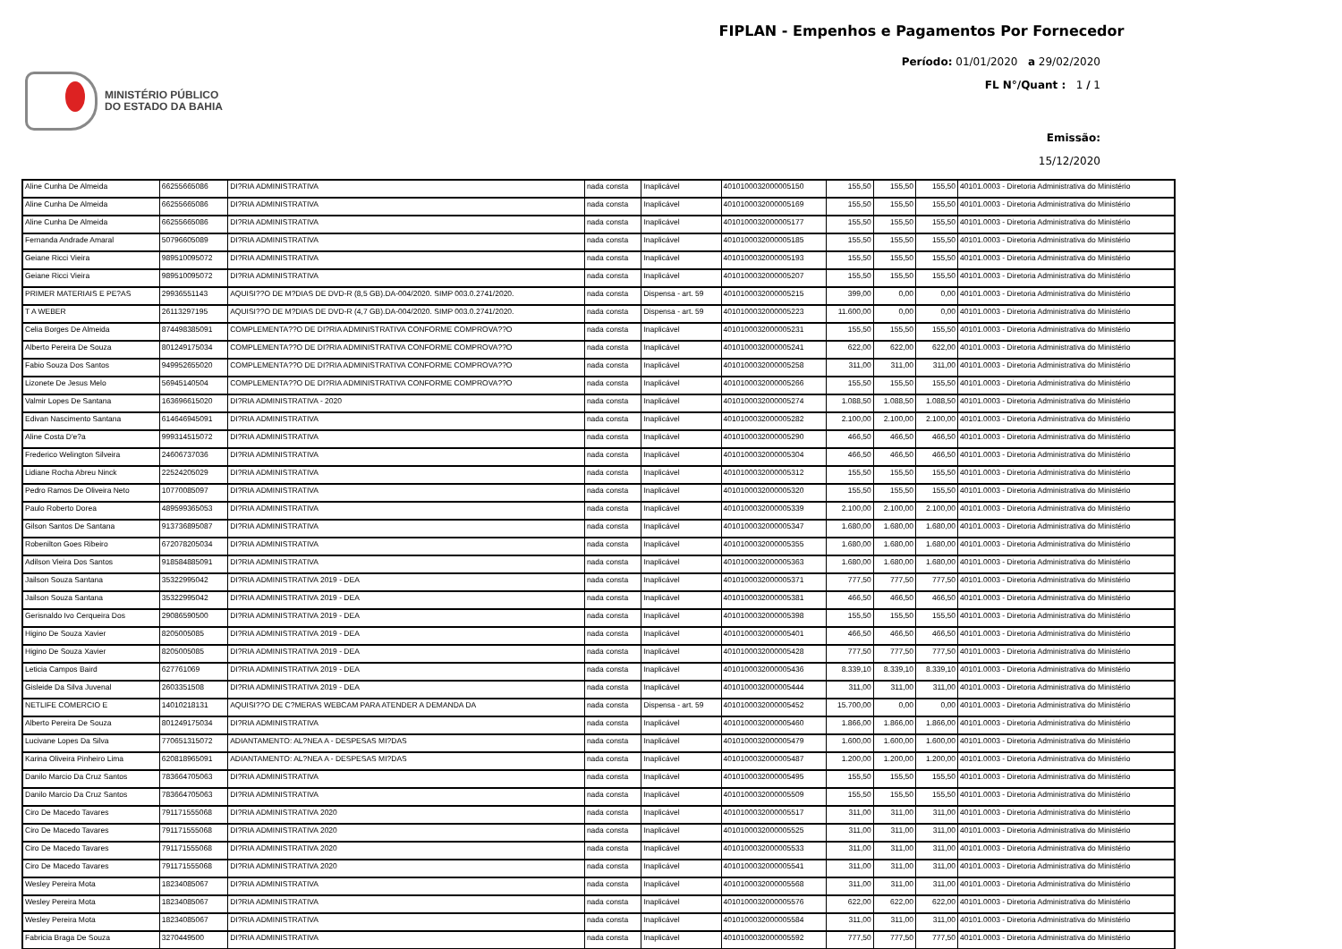MINISTÉRIO PÚBLICO
DO ESTADO DA BAHIA
FIPLAN - Empenhos e Pagamentos Por Fornecedor
Período: 01/01/2020 a 29/02/2020
FL N°/Quant : 1 / 1
Emissão:
15/12/2020
| Aline Cunha De Almeida | 66255665086 | DI?RIA ADMINISTRATIVA | nada consta | Inaplicável | 4010100032000005150 | 155,50 | 155,50 | 155,50 | 40101.0003 - Diretoria Administrativa do Ministério |
| Aline Cunha De Almeida | 66255665086 | DI?RIA ADMINISTRATIVA | nada consta | Inaplicável | 4010100032000005169 | 155,50 | 155,50 | 155,50 | 40101.0003 - Diretoria Administrativa do Ministério |
| Aline Cunha De Almeida | 66255665086 | DI?RIA ADMINISTRATIVA | nada consta | Inaplicável | 4010100032000005177 | 155,50 | 155,50 | 155,50 | 40101.0003 - Diretoria Administrativa do Ministério |
| Fernanda Andrade Amaral | 50796605089 | DI?RIA ADMINISTRATIVA | nada consta | Inaplicável | 4010100032000005185 | 155,50 | 155,50 | 155,50 | 40101.0003 - Diretoria Administrativa do Ministério |
| Geiane Ricci Vieira | 989510095072 | DI?RIA ADMINISTRATIVA | nada consta | Inaplicável | 4010100032000005193 | 155,50 | 155,50 | 155,50 | 40101.0003 - Diretoria Administrativa do Ministério |
| Geiane Ricci Vieira | 989510095072 | DI?RIA ADMINISTRATIVA | nada consta | Inaplicável | 4010100032000005207 | 155,50 | 155,50 | 155,50 | 40101.0003 - Diretoria Administrativa do Ministério |
| PRIMER MATERIAIS E PE?AS | 29936551143 | AQUISI??O DE M?DIAS DE DVD-R (8,5 GB).DA-004/2020. SIMP 003.0.2741/2020. | nada consta | Dispensa - art. 59 | 4010100032000005215 | 399,00 | 0,00 | 0,00 | 40101.0003 - Diretoria Administrativa do Ministério |
| T A WEBER | 26113297195 | AQUISI??O DE M?DIAS DE DVD-R (4,7 GB).DA-004/2020. SIMP 003.0.2741/2020. | nada consta | Dispensa - art. 59 | 4010100032000005223 | 11.600,00 | 0,00 | 0,00 | 40101.0003 - Diretoria Administrativa do Ministério |
| Celia Borges De Almeida | 874498385091 | COMPLEMENTA??O DE DI?RIA ADMINISTRATIVA CONFORME COMPROVA??O | nada consta | Inaplicável | 4010100032000005231 | 155,50 | 155,50 | 155,50 | 40101.0003 - Diretoria Administrativa do Ministério |
| Alberto Pereira De Souza | 801249175034 | COMPLEMENTA??O DE DI?RIA ADMINISTRATIVA CONFORME COMPROVA??O | nada consta | Inaplicável | 4010100032000005241 | 622,00 | 622,00 | 622,00 | 40101.0003 - Diretoria Administrativa do Ministério |
| Fabio Souza Dos Santos | 949952655020 | COMPLEMENTA??O DE DI?RIA ADMINISTRATIVA CONFORME COMPROVA??O | nada consta | Inaplicável | 4010100032000005258 | 311,00 | 311,00 | 311,00 | 40101.0003 - Diretoria Administrativa do Ministério |
| Lizonete De Jesus Melo | 56945140504 | COMPLEMENTA??O DE DI?RIA ADMINISTRATIVA CONFORME COMPROVA??O | nada consta | Inaplicável | 4010100032000005266 | 155,50 | 155,50 | 155,50 | 40101.0003 - Diretoria Administrativa do Ministério |
| Valmir Lopes De Santana | 163696615020 | DI?RIA ADMINISTRATIVA - 2020 | nada consta | Inaplicável | 4010100032000005274 | 1.088,50 | 1.088,50 | 1.088,50 | 40101.0003 - Diretoria Administrativa do Ministério |
| Edivan Nascimento Santana | 614646945091 | DI?RIA ADMINISTRATIVA | nada consta | Inaplicável | 4010100032000005282 | 2.100,00 | 2.100,00 | 2.100,00 | 40101.0003 - Diretoria Administrativa do Ministério |
| Aline Costa D'e?a | 999314515072 | DI?RIA ADMINISTRATIVA | nada consta | Inaplicável | 4010100032000005290 | 466,50 | 466,50 | 466,50 | 40101.0003 - Diretoria Administrativa do Ministério |
| Frederico Welington Silveira | 24606737036 | DI?RIA ADMINISTRATIVA | nada consta | Inaplicável | 4010100032000005304 | 466,50 | 466,50 | 466,50 | 40101.0003 - Diretoria Administrativa do Ministério |
| Lidiane Rocha Abreu Ninck | 22524205029 | DI?RIA ADMINISTRATIVA | nada consta | Inaplicável | 4010100032000005312 | 155,50 | 155,50 | 155,50 | 40101.0003 - Diretoria Administrativa do Ministério |
| Pedro Ramos De Oliveira Neto | 10770085097 | DI?RIA ADMINISTRATIVA | nada consta | Inaplicável | 4010100032000005320 | 155,50 | 155,50 | 155,50 | 40101.0003 - Diretoria Administrativa do Ministério |
| Paulo Roberto Dorea | 489599365053 | DI?RIA ADMINISTRATIVA | nada consta | Inaplicável | 4010100032000005339 | 2.100,00 | 2.100,00 | 2.100,00 | 40101.0003 - Diretoria Administrativa do Ministério |
| Gilson Santos De Santana | 913736895087 | DI?RIA ADMINISTRATIVA | nada consta | Inaplicável | 4010100032000005347 | 1.680,00 | 1.680,00 | 1.680,00 | 40101.0003 - Diretoria Administrativa do Ministério |
| Robenilton Goes Ribeiro | 672078205034 | DI?RIA ADMINISTRATIVA | nada consta | Inaplicável | 4010100032000005355 | 1.680,00 | 1.680,00 | 1.680,00 | 40101.0003 - Diretoria Administrativa do Ministério |
| Adilson Vieira Dos Santos | 918584885091 | DI?RIA ADMINISTRATIVA | nada consta | Inaplicável | 4010100032000005363 | 1.680,00 | 1.680,00 | 1.680,00 | 40101.0003 - Diretoria Administrativa do Ministério |
| Jailson Souza Santana | 35322995042 | DI?RIA ADMINISTRATIVA 2019 - DEA | nada consta | Inaplicável | 4010100032000005371 | 777,50 | 777,50 | 777,50 | 40101.0003 - Diretoria Administrativa do Ministério |
| Jailson Souza Santana | 35322995042 | DI?RIA ADMINISTRATIVA 2019 - DEA | nada consta | Inaplicável | 4010100032000005381 | 466,50 | 466,50 | 466,50 | 40101.0003 - Diretoria Administrativa do Ministério |
| Gerisnaldo Ivo Cerqueira Dos | 29086590500 | DI?RIA ADMINISTRATIVA 2019 - DEA | nada consta | Inaplicável | 4010100032000005398 | 155,50 | 155,50 | 155,50 | 40101.0003 - Diretoria Administrativa do Ministério |
| Higino De Souza Xavier | 8205005085 | DI?RIA ADMINISTRATIVA 2019 - DEA | nada consta | Inaplicável | 4010100032000005401 | 466,50 | 466,50 | 466,50 | 40101.0003 - Diretoria Administrativa do Ministério |
| Higino De Souza Xavier | 8205005085 | DI?RIA ADMINISTRATIVA 2019 - DEA | nada consta | Inaplicável | 4010100032000005428 | 777,50 | 777,50 | 777,50 | 40101.0003 - Diretoria Administrativa do Ministério |
| Leticia Campos Baird | 627761069 | DI?RIA ADMINISTRATIVA 2019 - DEA | nada consta | Inaplicável | 4010100032000005436 | 8.339,10 | 8.339,10 | 8.339,10 | 40101.0003 - Diretoria Administrativa do Ministério |
| Gisleide Da Silva Juvenal | 2603351508 | DI?RIA ADMINISTRATIVA 2019 - DEA | nada consta | Inaplicável | 4010100032000005444 | 311,00 | 311,00 | 311,00 | 40101.0003 - Diretoria Administrativa do Ministério |
| NETLIFE COMERCIO E | 14010218131 | AQUISI??O DE C?MERAS WEBCAM PARA ATENDER A DEMANDA DA | nada consta | Dispensa - art. 59 | 4010100032000005452 | 15.700,00 | 0,00 | 0,00 | 40101.0003 - Diretoria Administrativa do Ministério |
| Alberto Pereira De Souza | 801249175034 | DI?RIA ADMINISTRATIVA | nada consta | Inaplicável | 4010100032000005460 | 1.866,00 | 1.866,00 | 1.866,00 | 40101.0003 - Diretoria Administrativa do Ministério |
| Lucivane Lopes Da Silva | 770651315072 | ADIANTAMENTO: AL?NEA A - DESPESAS MI?DAS | nada consta | Inaplicável | 4010100032000005479 | 1.600,00 | 1.600,00 | 1.600,00 | 40101.0003 - Diretoria Administrativa do Ministério |
| Karina Oliveira Pinheiro Lima | 620818965091 | ADIANTAMENTO: AL?NEA A - DESPESAS MI?DAS | nada consta | Inaplicável | 4010100032000005487 | 1.200,00 | 1.200,00 | 1.200,00 | 40101.0003 - Diretoria Administrativa do Ministério |
| Danilo Marcio Da Cruz Santos | 783664705063 | DI?RIA ADMINISTRATIVA | nada consta | Inaplicável | 4010100032000005495 | 155,50 | 155,50 | 155,50 | 40101.0003 - Diretoria Administrativa do Ministério |
| Danilo Marcio Da Cruz Santos | 783664705063 | DI?RIA ADMINISTRATIVA | nada consta | Inaplicável | 4010100032000005509 | 155,50 | 155,50 | 155,50 | 40101.0003 - Diretoria Administrativa do Ministério |
| Ciro De Macedo Tavares | 791171555068 | DI?RIA ADMINISTRATIVA 2020 | nada consta | Inaplicável | 4010100032000005517 | 311,00 | 311,00 | 311,00 | 40101.0003 - Diretoria Administrativa do Ministério |
| Ciro De Macedo Tavares | 791171555068 | DI?RIA ADMINISTRATIVA 2020 | nada consta | Inaplicável | 4010100032000005525 | 311,00 | 311,00 | 311,00 | 40101.0003 - Diretoria Administrativa do Ministério |
| Ciro De Macedo Tavares | 791171555068 | DI?RIA ADMINISTRATIVA 2020 | nada consta | Inaplicável | 4010100032000005533 | 311,00 | 311,00 | 311,00 | 40101.0003 - Diretoria Administrativa do Ministério |
| Ciro De Macedo Tavares | 791171555068 | DI?RIA ADMINISTRATIVA 2020 | nada consta | Inaplicável | 4010100032000005541 | 311,00 | 311,00 | 311,00 | 40101.0003 - Diretoria Administrativa do Ministério |
| Wesley Pereira Mota | 18234085067 | DI?RIA ADMINISTRATIVA | nada consta | Inaplicável | 4010100032000005568 | 311,00 | 311,00 | 311,00 | 40101.0003 - Diretoria Administrativa do Ministério |
| Wesley Pereira Mota | 18234085067 | DI?RIA ADMINISTRATIVA | nada consta | Inaplicável | 4010100032000005576 | 622,00 | 622,00 | 622,00 | 40101.0003 - Diretoria Administrativa do Ministério |
| Wesley Pereira Mota | 18234085067 | DI?RIA ADMINISTRATIVA | nada consta | Inaplicável | 4010100032000005584 | 311,00 | 311,00 | 311,00 | 40101.0003 - Diretoria Administrativa do Ministério |
| Fabricia Braga De Souza | 3270449500 | DI?RIA ADMINISTRATIVA | nada consta | Inaplicável | 4010100032000005592 | 777,50 | 777,50 | 777,50 | 40101.0003 - Diretoria Administrativa do Ministério |